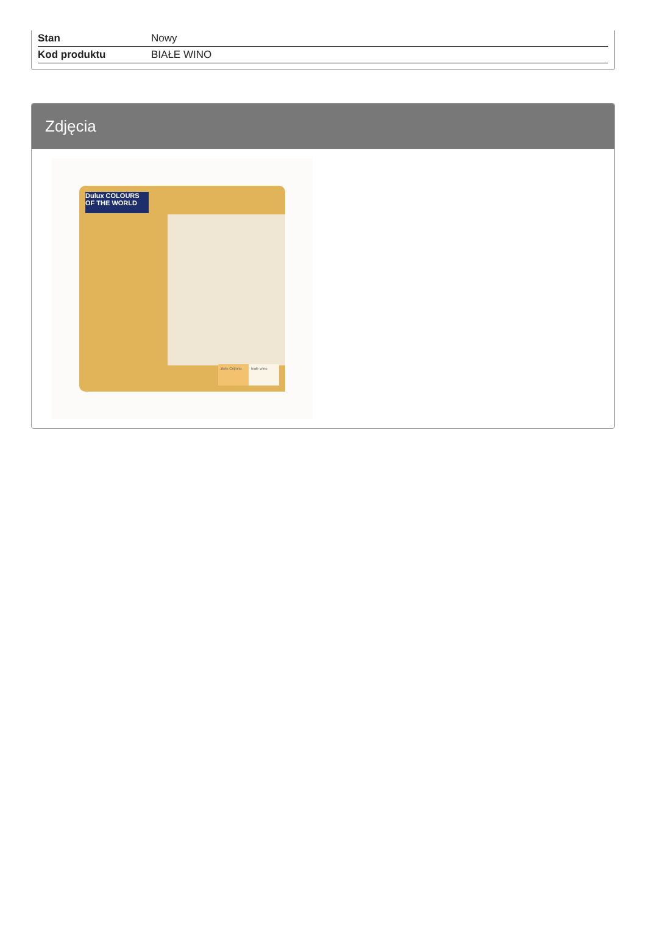| Stan | Nowy |
| Kod produktu | BIAŁE WINO |
Zdjęcia
Dulux COLOURS OF THE WORLD
złoto Cejlonu białe wino